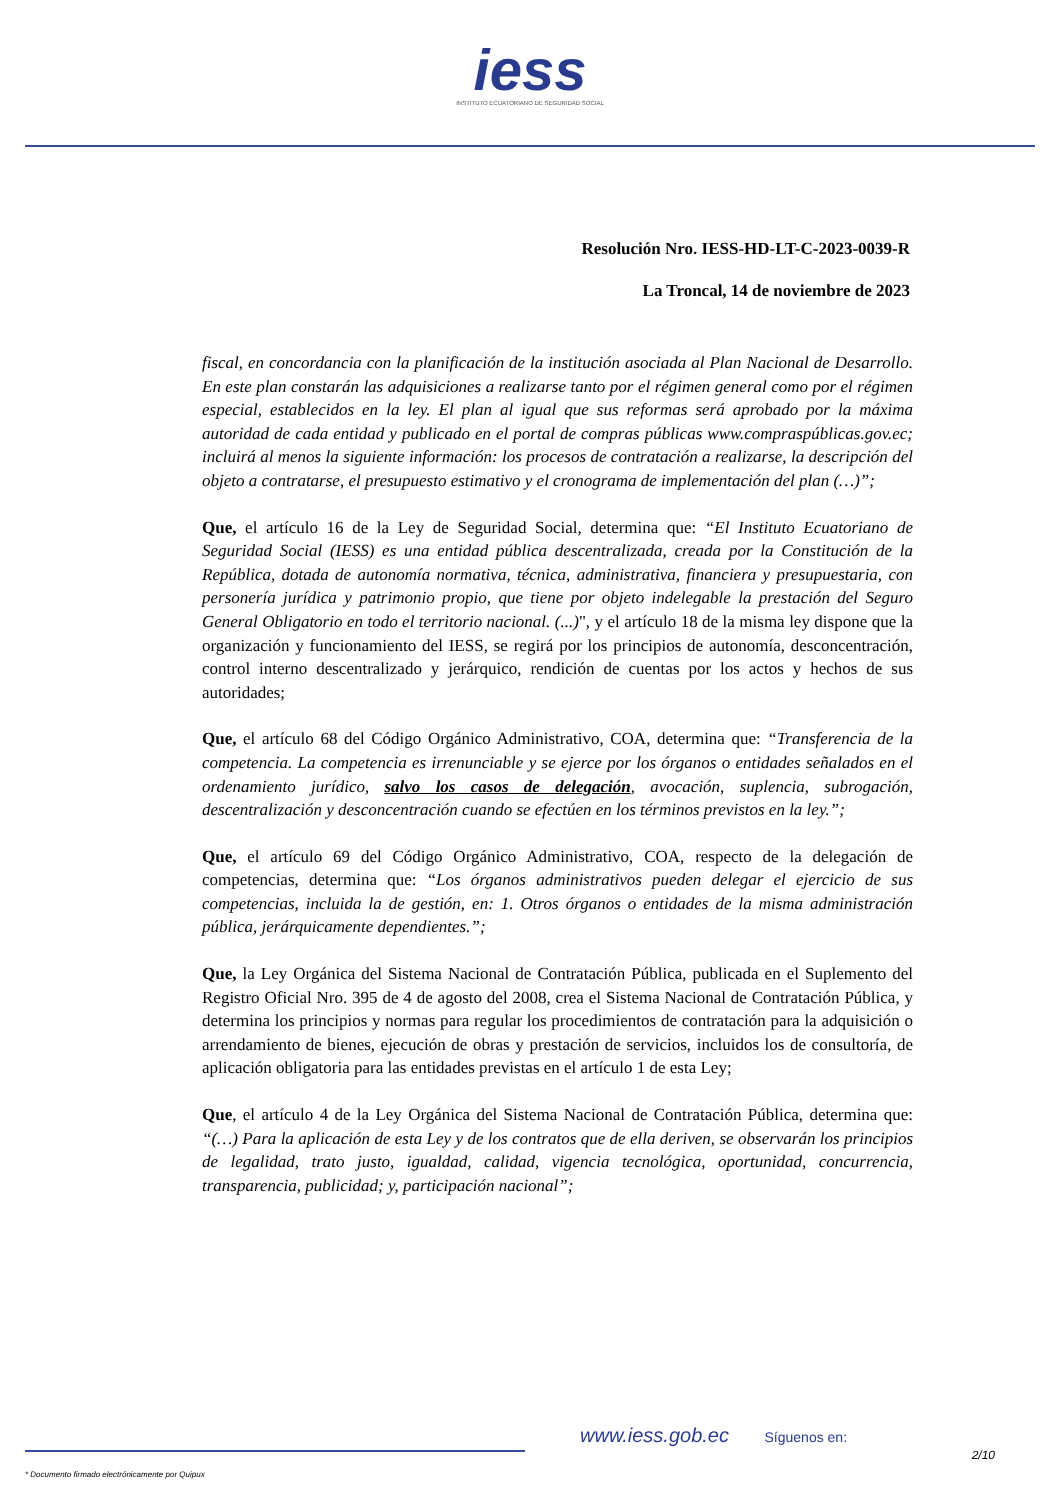iess
INSTITUTO ECUATORIANO DE SEGURIDAD SOCIAL
Resolución Nro. IESS-HD-LT-C-2023-0039-R
La Troncal, 14 de noviembre de 2023
fiscal, en concordancia con la planificación de la institución asociada al Plan Nacional de Desarrollo. En este plan constarán las adquisiciones a realizarse tanto por el régimen general como por el régimen especial, establecidos en la ley. El plan al igual que sus reformas será aprobado por la máxima autoridad de cada entidad y publicado en el portal de compras públicas www.compraspúblicas.gov.ec; incluirá al menos la siguiente información: los procesos de contratación a realizarse, la descripción del objeto a contratarse, el presupuesto estimativo y el cronograma de implementación del plan (…)”;
Que, el artículo 16 de la Ley de Seguridad Social, determina que: “El Instituto Ecuatoriano de Seguridad Social (IESS) es una entidad pública descentralizada, creada por la Constitución de la República, dotada de autonomía normativa, técnica, administrativa, financiera y presupuestaria, con personería jurídica y patrimonio propio, que tiene por objeto indelegable la prestación del Seguro General Obligatorio en todo el territorio nacional. (...)", y el artículo 18 de la misma ley dispone que la organización y funcionamiento del IESS, se regirá por los principios de autonomía, desconcentración, control interno descentralizado y jerárquico, rendición de cuentas por los actos y hechos de sus autoridades;
Que, el artículo 68 del Código Orgánico Administrativo, COA, determina que: “Transferencia de la competencia. La competencia es irrenunciable y se ejerce por los órganos o entidades señalados en el ordenamiento jurídico, salvo los casos de delegación, avocación, suplencia, subrogación, descentralización y desconcentración cuando se efectúen en los términos previstos en la ley.”;
Que, el artículo 69 del Código Orgánico Administrativo, COA, respecto de la delegación de competencias, determina que: “Los órganos administrativos pueden delegar el ejercicio de sus competencias, incluida la de gestión, en: 1. Otros órganos o entidades de la misma administración pública, jerárquicamente dependientes.”;
Que, la Ley Orgánica del Sistema Nacional de Contratación Pública, publicada en el Suplemento del Registro Oficial Nro. 395 de 4 de agosto del 2008, crea el Sistema Nacional de Contratación Pública, y determina los principios y normas para regular los procedimientos de contratación para la adquisición o arrendamiento de bienes, ejecución de obras y prestación de servicios, incluidos los de consultoría, de aplicación obligatoria para las entidades previstas en el artículo 1 de esta Ley;
Que, el artículo 4 de la Ley Orgánica del Sistema Nacional de Contratación Pública, determina que: “(…) Para la aplicación de esta Ley y de los contratos que de ella deriven, se observarán los principios de legalidad, trato justo, igualdad, calidad, vigencia tecnológica, oportunidad, concurrencia, transparencia, publicidad; y, participación nacional”;
www.iess.gob.ec Síguenos en:
2/10
* Documento firmado electrónicamente por Quipux